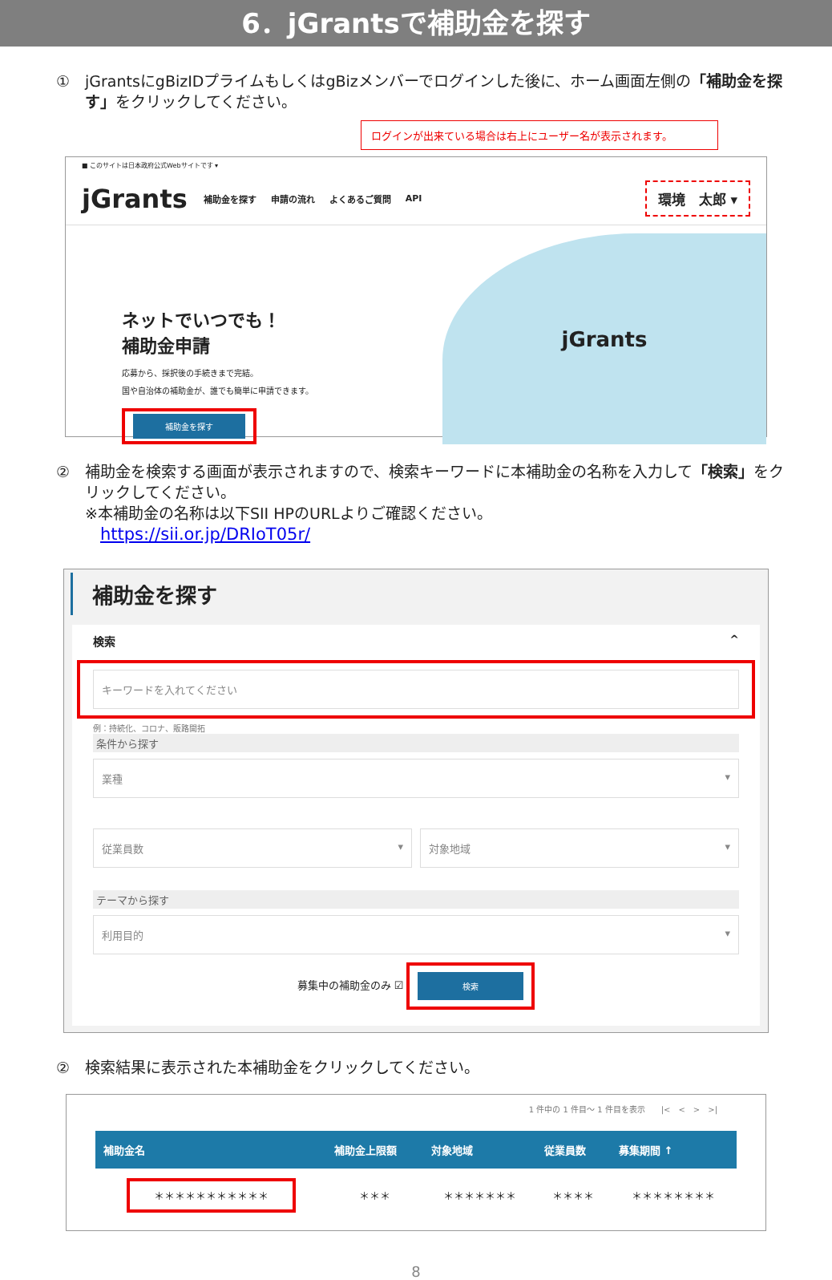6．jGrantsで補助金を探す
① jGrantsにgBizIDプライムもしくはgBizメンバーでログインした後に、ホーム画面左側の「補助金を探す」をクリックしてください。
ログインが出来ている場合は右上にユーザー名が表示されます。
■ このサイトは日本政府公式Webサイトです ▾
jGrants 補助金を探す 申請の流れ よくあるご質問 API 環境　太郎 ▾
ネットでいつでも！
補助金申請
応募から、採択後の手続きまで完結。
国や自治体の補助金が、誰でも簡単に申請できます。
補助金を探す
jGrants
② 補助金を検索する画面が表示されますので、検索キーワードに本補助金の名称を入力して「検索」をクリックしてください。
※本補助金の名称は以下SII HPのURLよりご確認ください。
　https://sii.or.jp/DRIoT05r/
補助金を探す
検索 ^
キーワードを入れてください
例：持続化、コロナ、販路開拓
条件から探す
業種 ▾
従業員数 ▾ 対象地域 ▾
テーマから探す
利用目的 ▾
募集中の補助金のみ ☑ 検索
② 検索結果に表示された本補助金をクリックしてください。
1 件中の 1 件目～ 1 件目を表示　　|<　<　>　>|
| 補助金名 | 補助金上限額 | 対象地域 | 従業員数 | 募集期間 ↑ |
| --- | --- | --- | --- | --- |
| ＊＊＊＊＊＊＊＊＊＊＊ | ＊＊＊ | ＊＊＊＊＊＊＊ | ＊＊＊＊ | ＊＊＊＊＊＊＊＊ |
8